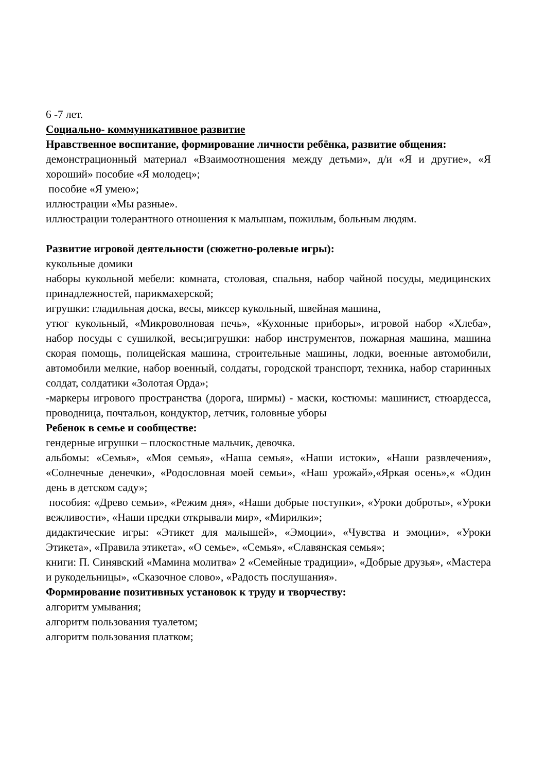6 -7 лет.
Социально- коммуникативное развитие
Нравственное воспитание, формирование личности ребёнка, развитие общения:
демонстрационный материал «Взаимоотношения между детьми», д/и «Я и другие», «Я хороший» пособие «Я молодец»;
пособие «Я умею»;
иллюстрации «Мы разные».
иллюстрации толерантного отношения к малышам, пожилым, больным людям.
Развитие игровой деятельности (сюжетно-ролевые игры):
кукольные домики
наборы кукольной мебели: комната, столовая, спальня, набор чайной посуды, медицинских принадлежностей, парикмахерской;
игрушки: гладильная доска, весы, миксер кукольный, швейная машина,
утюг кукольный, «Микроволновая печь», «Кухонные приборы», игровой набор «Хлеба», набор посуды с сушилкой, весы;игрушки: набор инструментов, пожарная машина, машина скорая помощь, полицейская машина, строительные машины, лодки, военные автомобили, автомобили мелкие, набор военный, солдаты, городской транспорт, техника, набор старинных солдат, солдатики «Золотая Орда»;
-маркеры игрового пространства (дорога, ширмы) - маски, костюмы: машинист, стюардесса, проводница, почтальон, кондуктор, летчик, головные уборы
Ребенок в семье и сообществе:
гендерные игрушки – плоскостные мальчик, девочка.
альбомы: «Семья», «Моя семья», «Наша семья», «Наши истоки», «Наши развлечения», «Солнечные денечки», «Родословная моей семьи», «Наш урожай»,«Яркая осень»,« «Один день в детском саду»;
пособия: «Древо семьи», «Режим дня», «Наши добрые поступки», «Уроки доброты», «Уроки вежливости», «Наши предки открывали мир», «Мирилки»;
дидактические игры: «Этикет для малышей», «Эмоции», «Чувства и эмоции», «Уроки Этикета», «Правила этикета», «О семье», «Семья», «Славянская семья»;
книги: П. Синявский «Мамина молитва» 2 «Семейные традиции», «Добрые друзья», «Мастера и рукодельницы», «Сказочное слово», «Радость послушания».
Формирование позитивных установок к труду и творчеству:
алгоритм умывания;
алгоритм пользования туалетом;
алгоритм пользования платком;